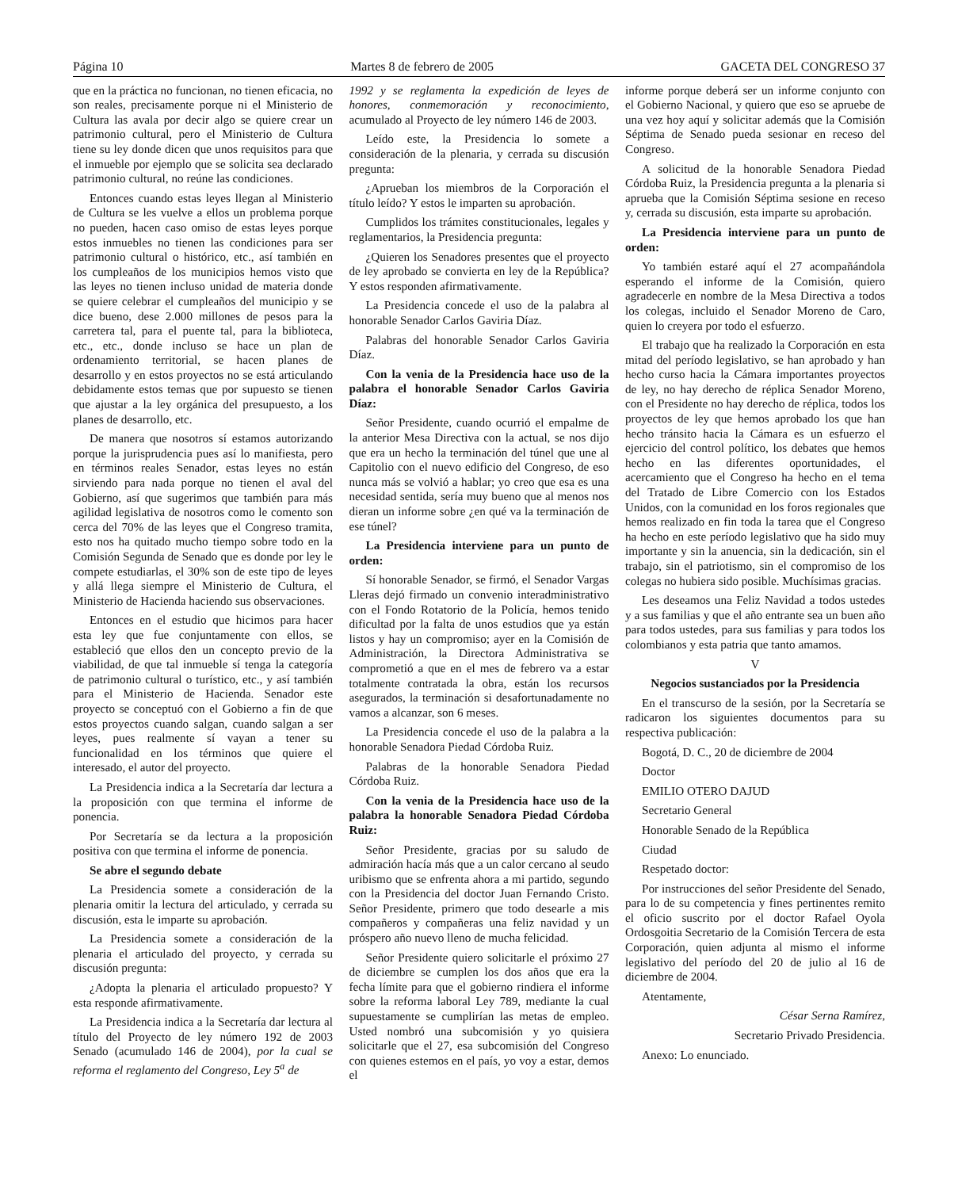Página 10 Martes 8 de febrero de 2005 GACETA DEL CONGRESO 37
que en la práctica no funcionan, no tienen eficacia, no son reales, precisamente porque ni el Ministerio de Cultura las avala por decir algo se quiere crear un patrimonio cultural, pero el Ministerio de Cultura tiene su ley donde dicen que unos requisitos para que el inmueble por ejemplo que se solicita sea declarado patrimonio cultural, no reúne las condiciones.
Entonces cuando estas leyes llegan al Ministerio de Cultura se les vuelve a ellos un problema porque no pueden, hacen caso omiso de estas leyes porque estos inmuebles no tienen las condiciones para ser patrimonio cultural o histórico, etc., así también en los cumpleaños de los municipios hemos visto que las leyes no tienen incluso unidad de materia donde se quiere celebrar el cumpleaños del municipio y se dice bueno, dese 2.000 millones de pesos para la carretera tal, para el puente tal, para la biblioteca, etc., etc., donde incluso se hace un plan de ordenamiento territorial, se hacen planes de desarrollo y en estos proyectos no se está articulando debidamente estos temas que por supuesto se tienen que ajustar a la ley orgánica del presupuesto, a los planes de desarrollo, etc.
De manera que nosotros sí estamos autorizando porque la jurisprudencia pues así lo manifiesta, pero en términos reales Senador, estas leyes no están sirviendo para nada porque no tienen el aval del Gobierno, así que sugerimos que también para más agilidad legislativa de nosotros como le comento son cerca del 70% de las leyes que el Congreso tramita, esto nos ha quitado mucho tiempo sobre todo en la Comisión Segunda de Senado que es donde por ley le compete estudiarlas, el 30% son de este tipo de leyes y allá llega siempre el Ministerio de Cultura, el Ministerio de Hacienda haciendo sus observaciones.
Entonces en el estudio que hicimos para hacer esta ley que fue conjuntamente con ellos, se estableció que ellos den un concepto previo de la viabilidad, de que tal inmueble sí tenga la categoría de patrimonio cultural o turístico, etc., y así también para el Ministerio de Hacienda. Senador este proyecto se conceptuó con el Gobierno a fin de que estos proyectos cuando salgan, cuando salgan a ser leyes, pues realmente sí vayan a tener su funcionalidad en los términos que quiere el interesado, el autor del proyecto.
La Presidencia indica a la Secretaría dar lectura a la proposición con que termina el informe de ponencia.
Por Secretaría se da lectura a la proposición positiva con que termina el informe de ponencia.
Se abre el segundo debate
La Presidencia somete a consideración de la plenaria omitir la lectura del articulado, y cerrada su discusión, esta le imparte su aprobación.
La Presidencia somete a consideración de la plenaria el articulado del proyecto, y cerrada su discusión pregunta:
¿Adopta la plenaria el articulado propuesto? Y esta responde afirmativamente.
La Presidencia indica a la Secretaría dar lectura al título del Proyecto de ley número 192 de 2003 Senado (acumulado 146 de 2004), por la cual se reforma el reglamento del Congreso, Ley 5<sup>a</sup> de
1992 y se reglamenta la expedición de leyes de honores, conmemoración y reconocimiento, acumulado al Proyecto de ley número 146 de 2003.
Leído este, la Presidencia lo somete a consideración de la plenaria, y cerrada su discusión pregunta:
¿Aprueban los miembros de la Corporación el título leído? Y estos le imparten su aprobación.
Cumplidos los trámites constitucionales, legales y reglamentarios, la Presidencia pregunta:
¿Quieren los Senadores presentes que el proyecto de ley aprobado se convierta en ley de la República? Y estos responden afirmativamente.
La Presidencia concede el uso de la palabra al honorable Senador Carlos Gaviria Díaz.
Palabras del honorable Senador Carlos Gaviria Díaz.
Con la venia de la Presidencia hace uso de la palabra el honorable Senador Carlos Gaviria Díaz:
Señor Presidente, cuando ocurrió el empalme de la anterior Mesa Directiva con la actual, se nos dijo que era un hecho la terminación del túnel que une al Capitolio con el nuevo edificio del Congreso, de eso nunca más se volvió a hablar; yo creo que esa es una necesidad sentida, sería muy bueno que al menos nos dieran un informe sobre ¿en qué va la terminación de ese túnel?
La Presidencia interviene para un punto de orden:
Sí honorable Senador, se firmó, el Senador Vargas Lleras dejó firmado un convenio interadministrativo con el Fondo Rotatorio de la Policía, hemos tenido dificultad por la falta de unos estudios que ya están listos y hay un compromiso; ayer en la Comisión de Administración, la Directora Administrativa se comprometió a que en el mes de febrero va a estar totalmente contratada la obra, están los recursos asegurados, la terminación si desafortunadamente no vamos a alcanzar, son 6 meses.
La Presidencia concede el uso de la palabra a la honorable Senadora Piedad Córdoba Ruiz.
Palabras de la honorable Senadora Piedad Córdoba Ruiz.
Con la venia de la Presidencia hace uso de la palabra la honorable Senadora Piedad Córdoba Ruiz:
Señor Presidente, gracias por su saludo de admiración hacía más que a un calor cercano al seudo uribismo que se enfrenta ahora a mi partido, segundo con la Presidencia del doctor Juan Fernando Cristo. Señor Presidente, primero que todo desearle a mis compañeros y compañeras una feliz navidad y un próspero año nuevo lleno de mucha felicidad.
Señor Presidente quiero solicitarle el próximo 27 de diciembre se cumplen los dos años que era la fecha límite para que el gobierno rindiera el informe sobre la reforma laboral Ley 789, mediante la cual supuestamente se cumplirían las metas de empleo. Usted nombró una subcomisión y yo quisiera solicitarle que el 27, esa subcomisión del Congreso con quienes estemos en el país, yo voy a estar, demos el
informe porque deberá ser un informe conjunto con el Gobierno Nacional, y quiero que eso se apruebe de una vez hoy aquí y solicitar además que la Comisión Séptima de Senado pueda sesionar en receso del Congreso.
A solicitud de la honorable Senadora Piedad Córdoba Ruiz, la Presidencia pregunta a la plenaria si aprueba que la Comisión Séptima sesione en receso y, cerrada su discusión, esta imparte su aprobación.
La Presidencia interviene para un punto de orden:
Yo también estaré aquí el 27 acompañándola esperando el informe de la Comisión, quiero agradecerle en nombre de la Mesa Directiva a todos los colegas, incluido el Senador Moreno de Caro, quien lo creyera por todo el esfuerzo.
El trabajo que ha realizado la Corporación en esta mitad del período legislativo, se han aprobado y han hecho curso hacia la Cámara importantes proyectos de ley, no hay derecho de réplica Senador Moreno, con el Presidente no hay derecho de réplica, todos los proyectos de ley que hemos aprobado los que han hecho tránsito hacia la Cámara es un esfuerzo el ejercicio del control político, los debates que hemos hecho en las diferentes oportunidades, el acercamiento que el Congreso ha hecho en el tema del Tratado de Libre Comercio con los Estados Unidos, con la comunidad en los foros regionales que hemos realizado en fin toda la tarea que el Congreso ha hecho en este período legislativo que ha sido muy importante y sin la anuencia, sin la dedicación, sin el trabajo, sin el patriotismo, sin el compromiso de los colegas no hubiera sido posible. Muchísimas gracias.
Les deseamos una Feliz Navidad a todos ustedes y a sus familias y que el año entrante sea un buen año para todos ustedes, para sus familias y para todos los colombianos y esta patria que tanto amamos.
V
Negocios sustanciados por la Presidencia
En el transcurso de la sesión, por la Secretaría se radicaron los siguientes documentos para su respectiva publicación:
Bogotá, D. C., 20 de diciembre de 2004
Doctor
EMILIO OTERO DAJUD
Secretario General
Honorable Senado de la República
Ciudad
Respetado doctor:
Por instrucciones del señor Presidente del Senado, para lo de su competencia y fines pertinentes remito el oficio suscrito por el doctor Rafael Oyola Ordosgoitia Secretario de la Comisión Tercera de esta Corporación, quien adjunta al mismo el informe legislativo del período del 20 de julio al 16 de diciembre de 2004.
Atentamente,
César Serna Ramírez,
Secretario Privado Presidencia.
Anexo: Lo enunciado.